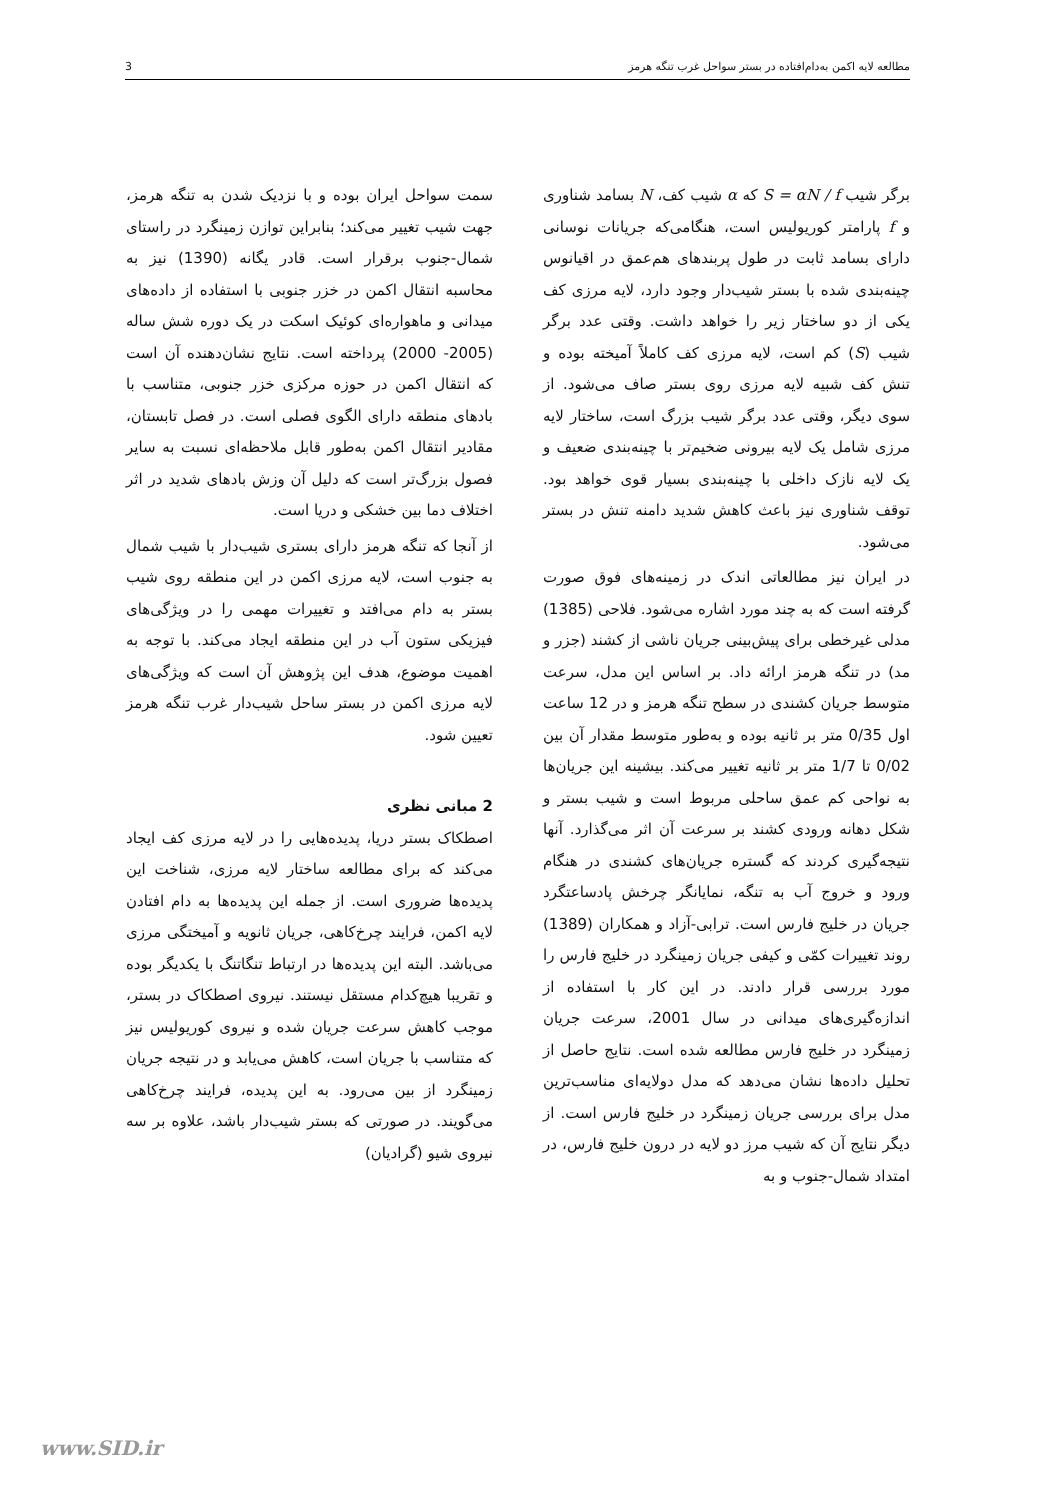مطالعه لایه اکمن به‌دام‌افتاده در بستر سواحل غرب تنگه هرمز 3
برگر شیب S = αN / f که α شیب کف، N بسامد شناوری و f پارامتر کوریولیس است، هنگامی‌که جریانات نوسانی دارای بسامد ثابت در طول پربندهای هم‌عمق در اقیانوس چینه‌بندی شده با بستر شیب‌دار وجود دارد، لایه مرزی کف یکی از دو ساختار زیر را خواهد داشت. وقتی عدد برگر شیب (S) کم است، لایه مرزی کف کاملاً آمیخته بوده و تنش کف شبیه لایه مرزی روی بستر صاف می‌شود. از سوی دیگر، وقتی عدد برگر شیب بزرگ است، ساختار لایه مرزی شامل یک لایه بیرونی ضخیم‌تر با چینه‌بندی ضعیف و یک لایه نازک داخلی با چینه‌بندی بسیار قوی خواهد بود. توقف شناوری نیز باعث کاهش شدید دامنه تنش در بستر می‌شود.
در ایران نیز مطالعاتی اندک در زمینه‌های فوق صورت گرفته است که به چند مورد اشاره می‌شود. فلاحی (1385) مدلی غیرخطی برای پیش‌بینی جریان ناشی از کشند (جزر و مد) در تنگه هرمز ارائه داد. بر اساس این مدل، سرعت متوسط جریان کشندی در سطح تنگه هرمز و در 12 ساعت اول 0/35 متر بر ثانیه بوده و به‌طور متوسط مقدار آن بین 0/02 تا 1/7 متر بر ثانیه تغییر می‌کند. بیشینه این جریان‌ها به نواحی کم عمق ساحلی مربوط است و شیب بستر و شکل دهانه ورودی کشند بر سرعت آن اثر می‌گذارد. آنها نتیجه‌گیری کردند که گستره جریان‌های کشندی در هنگام ورود و خروج آب به تنگه، نمایانگر چرخش پادساعتگرد جریان در خلیج فارس است. ترابی-آزاد و همکاران (1389) روند تغییرات کمّی و کیفی جریان زمینگرد در خلیج فارس را مورد بررسی قرار دادند. در این کار با استفاده از اندازه‌گیری‌های میدانی در سال 2001، سرعت جریان زمینگرد در خلیج فارس مطالعه شده است. نتایج حاصل از تحلیل داده‌ها نشان می‌دهد که مدل دولایه‌ای مناسب‌ترین مدل برای بررسی جریان زمینگرد در خلیج فارس است. از دیگر نتایج آن که شیب مرز دو لایه در درون خلیج فارس، در امتداد شمال-جنوب و به
سمت سواحل ایران بوده و با نزدیک شدن به تنگه هرمز، جهت شیب تغییر می‌کند؛ بنابراین توازن زمینگرد در راستای شمال-جنوب برقرار است. قادر یگانه (1390) نیز به محاسبه انتقال اکمن در خزر جنوبی با استفاده از داده‌های میدانی و ماهواره‌ای کوئیک اسکت در یک دوره شش ساله (2005- 2000) پرداخته است. نتایج نشان‌دهنده آن است که انتقال اکمن در حوزه مرکزی خزر جنوبی، متناسب با بادهای منطقه دارای الگوی فصلی است. در فصل تابستان، مقادیر انتقال اکمن به‌طور قابل ملاحظه‌ای نسبت به سایر فصول بزرگ‌تر است که دلیل آن وزش بادهای شدید در اثر اختلاف دما بین خشکی و دریا است.
از آنجا که تنگه هرمز دارای بستری شیب‌دار با شیب شمال به جنوب است، لایه مرزی اکمن در این منطقه روی شیب بستر به دام می‌افتد و تغییرات مهمی را در ویژگی‌های فیزیکی ستون آب در این منطقه ایجاد می‌کند. با توجه به اهمیت موضوع، هدف این پژوهش آن است که ویژگی‌های لایه مرزی اکمن در بستر ساحل شیب‌دار غرب تنگه هرمز تعیین شود.
2 مبانی نظری
اصطکاک بستر دریا، پدیده‌هایی را در لایه مرزی کف ایجاد می‌کند که برای مطالعه ساختار لایه مرزی، شناخت این پدیده‌ها ضروری است. از جمله این پدیده‌ها به دام افتادن لایه اکمن، فرایند چرخ‌کاهی، جریان ثانویه و آمیختگی مرزی می‌باشد. البته این پدیده‌ها در ارتباط تنگاتنگ با یکدیگر بوده و تقریبا هیچ‌کدام مستقل نیستند. نیروی اصطکاک در بستر، موجب کاهش سرعت جریان شده و نیروی کوریولیس نیز که متناسب با جریان است، کاهش می‌یابد و در نتیجه جریان زمینگرد از بین می‌رود. به این پدیده، فرایند چرخ‌کاهی می‌گویند. در صورتی که بستر شیب‌دار باشد، علاوه بر سه نیروی شیو (گرادیان)
www.SID.ir